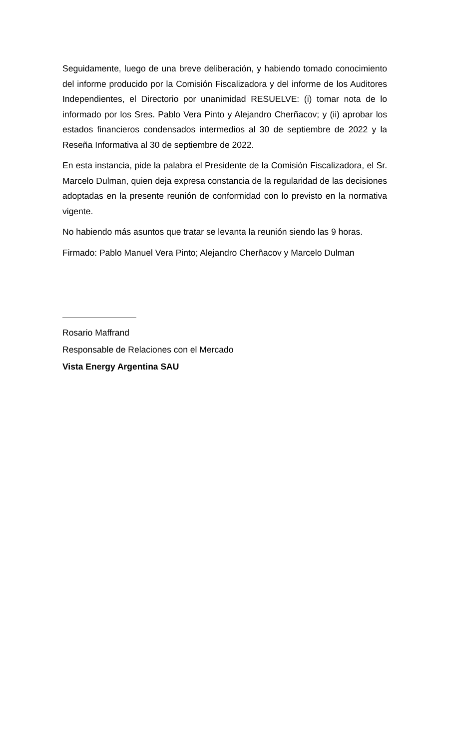Seguidamente, luego de una breve deliberación, y habiendo tomado conocimiento del informe producido por la Comisión Fiscalizadora y del informe de los Auditores Independientes, el Directorio por unanimidad RESUELVE: (i) tomar nota de lo informado por los Sres. Pablo Vera Pinto y Alejandro Cherñacov; y (ii) aprobar los estados financieros condensados intermedios al 30 de septiembre de 2022 y la Reseña Informativa al 30 de septiembre de 2022.
En esta instancia, pide la palabra el Presidente de la Comisión Fiscalizadora, el Sr. Marcelo Dulman, quien deja expresa constancia de la regularidad de las decisiones adoptadas en la presente reunión de conformidad con lo previsto en la normativa vigente.
No habiendo más asuntos que tratar se levanta la reunión siendo las 9 horas.
Firmado: Pablo Manuel Vera Pinto; Alejandro Cherñacov y Marcelo Dulman
Rosario Maffrand
Responsable de Relaciones con el Mercado
Vista Energy Argentina SAU